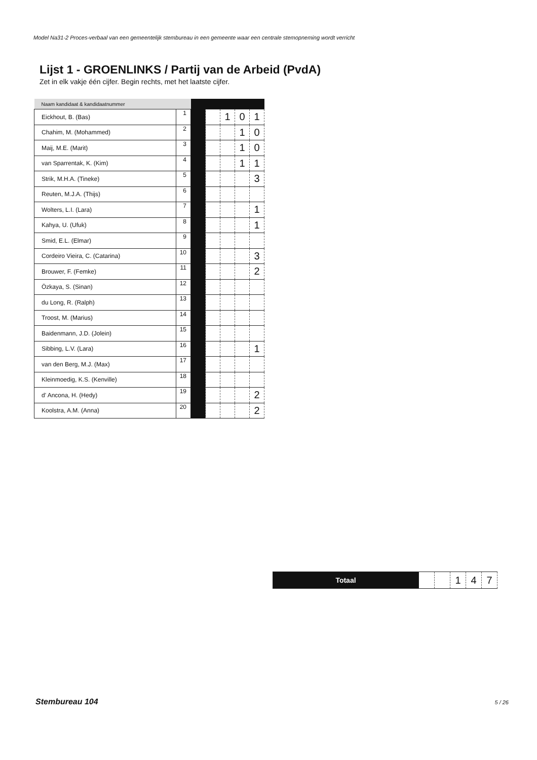Model Na31-2 Proces-verbaal van een gemeentelijk stembureau in een gemeente waar een centrale stemopneming wordt verricht
Lijst 1 - GROENLINKS / Partij van de Arbeid (PvdA)
Zet in elk vakje één cijfer. Begin rechts, met het laatste cijfer.
| Naam kandidaat & kandidaatnummer | | | | | | |
| --- | --- | --- | --- | --- | --- | --- |
| Eickhout, B. (Bas) | 1 | | | 1 | 0 | 1 |
| Chahim, M. (Mohammed) | 2 | | | | 1 | 0 |
| Maij, M.E. (Marit) | 3 | | | | 1 | 0 |
| van Sparrentak, K. (Kim) | 4 | | | | 1 | 1 |
| Strik, M.H.A. (Tineke) | 5 | | | | | 3 |
| Reuten, M.J.A. (Thijs) | 6 | | | | | |
| Wolters, L.I. (Lara) | 7 | | | | | 1 |
| Kahya, U. (Ufuk) | 8 | | | | | 1 |
| Smid, E.L. (Elmar) | 9 | | | | | |
| Cordeiro Vieira, C. (Catarina) | 10 | | | | | 3 |
| Brouwer, F. (Femke) | 11 | | | | | 2 |
| Özkaya, S. (Sinan) | 12 | | | | | |
| du Long, R. (Ralph) | 13 | | | | | |
| Troost, M. (Marius) | 14 | | | | | |
| Baidenmann, J.D. (Jolein) | 15 | | | | | |
| Sibbing, L.V. (Lara) | 16 | | | | | 1 |
| van den Berg, M.J. (Max) | 17 | | | | | |
| Kleinmoedig, K.S. (Kenville) | 18 | | | | | |
| d' Ancona, H. (Hedy) | 19 | | | | | 2 |
| Koolstra, A.M. (Anna) | 20 | | | | | 2 |
| Totaal | | | 1 | 4 | 7 |
Stembureau 104 5 / 26